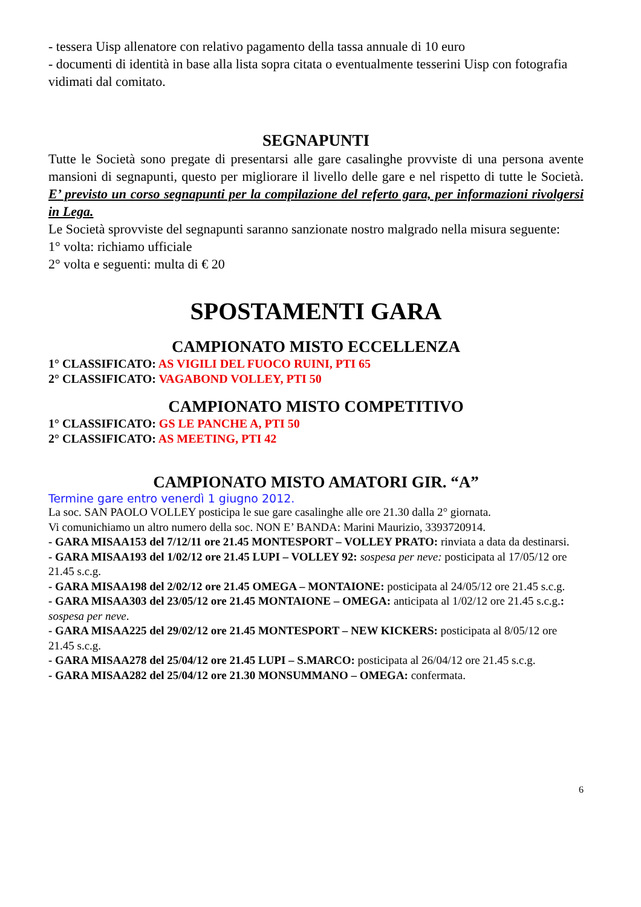- tessera Uisp allenatore con relativo pagamento della tassa annuale di 10 euro
- documenti di identità in base alla lista sopra citata o eventualmente tesserini Uisp con fotografia vidimati dal comitato.
SEGNAPUNTI
Tutte le Società sono pregate di presentarsi alle gare casalinghe provviste di una persona avente mansioni di segnapunti, questo per migliorare il livello delle gare e nel rispetto di tutte le Società. E’ previsto un corso segnapunti per la compilazione del referto gara, per informazioni rivolgersi in Lega.
Le Società sprovviste del segnapunti saranno sanzionate nostro malgrado nella misura seguente:
1° volta: richiamo ufficiale
2° volta e seguenti: multa di € 20
SPOSTAMENTI GARA
CAMPIONATO MISTO ECCELLENZA
1° CLASSIFICATO: AS VIGILI DEL FUOCO RUINI, PTI 65
2° CLASSIFICATO: VAGABOND VOLLEY, PTI 50
CAMPIONATO MISTO COMPETITIVO
1° CLASSIFICATO: GS LE PANCHE A, PTI 50
2° CLASSIFICATO: AS MEETING, PTI 42
CAMPIONATO MISTO AMATORI GIR. “A”
Termine gare entro venerdì 1 giugno 2012.
La soc. SAN PAOLO VOLLEY posticipa le sue gare casalinghe alle ore 21.30 dalla 2° giornata.
Vi comunichiamo un altro numero della soc. NON E’ BANDA: Marini Maurizio, 3393720914.
- GARA MISAA153 del 7/12/11 ore 21.45 MONTESPORT – VOLLEY PRATO: rinviata a data da destinarsi.
- GARA MISAA193 del 1/02/12 ore 21.45 LUPI – VOLLEY 92: sospesa per neve: posticipata al 17/05/12 ore 21.45 s.c.g.
- GARA MISAA198 del 2/02/12 ore 21.45 OMEGA – MONTAIONE: posticipata al 24/05/12 ore 21.45 s.c.g.
- GARA MISAA303 del 23/05/12 ore 21.45 MONTAIONE – OMEGA: anticipata al 1/02/12 ore 21.45 s.c.g.: sospesa per neve.
- GARA MISAA225 del 29/02/12 ore 21.45 MONTESPORT – NEW KICKERS: posticipata al 8/05/12 ore 21.45 s.c.g.
- GARA MISAA278 del 25/04/12 ore 21.45 LUPI – S.MARCO: posticipata al 26/04/12 ore 21.45 s.c.g.
- GARA MISAA282 del 25/04/12 ore 21.30 MONSUMMANO – OMEGA: confermata.
6